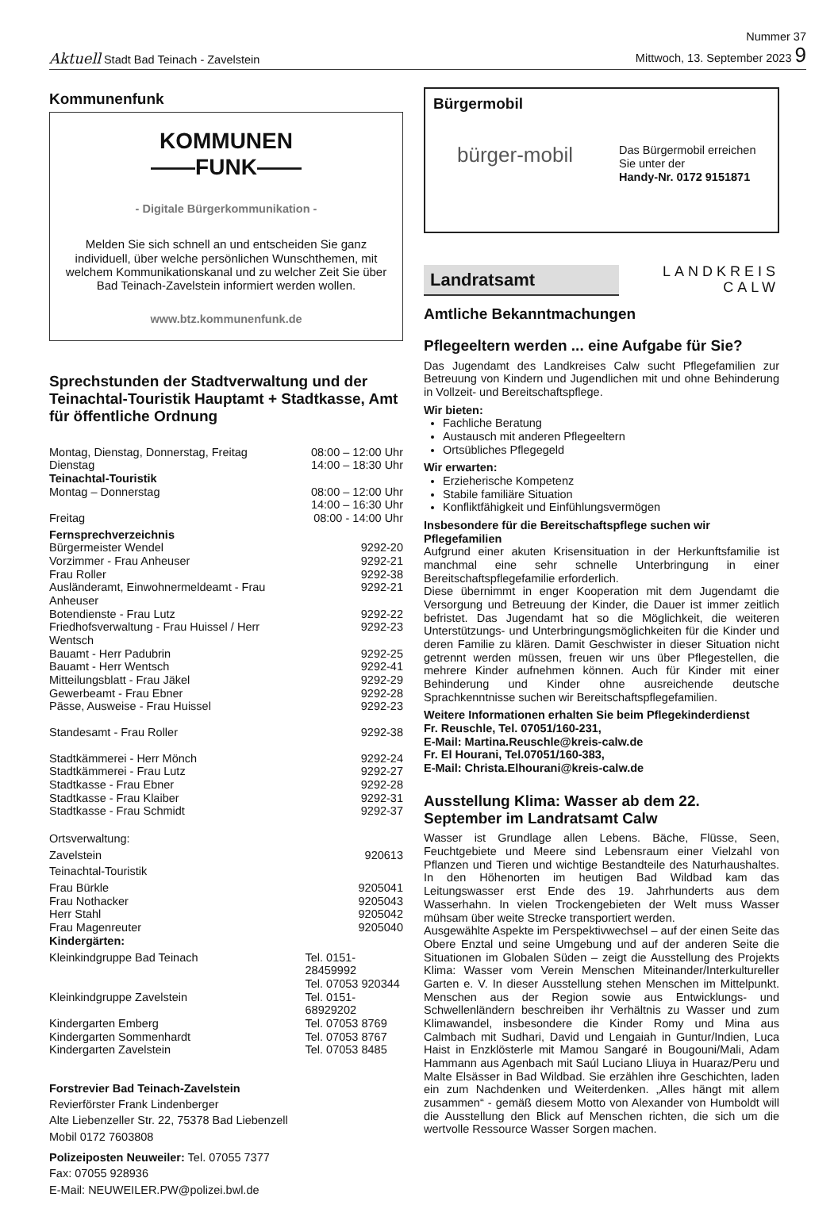Aktuell Stadt Bad Teinach - Zavelstein
Nummer 37
Mittwoch, 13. September 2023 9
Kommunenfunk
KOMMUNEN
——FUNK——
- Digitale Bürgerkommunikation -
Melden Sie sich schnell an und entscheiden Sie ganz individuell, über welche persönlichen Wunschthemen, mit welchem Kommunikationskanal und zu welcher Zeit Sie über Bad Teinach-Zavelstein informiert werden wollen.
www.btz.kommunenfunk.de
Sprechstunden der Stadtverwaltung und der Teinachtal-Touristik Hauptamt + Stadtkasse, Amt für öffentliche Ordnung
| Montag, Dienstag, Donnerstag, Freitag | 08:00 – 12:00 Uhr |
| Dienstag | 14:00 – 18:30 Uhr |
| Teinachtal-Touristik | |
| Montag – Donnerstag | 08:00 – 12:00 Uhr 14:00 – 16:30 Uhr |
| Freitag | 08:00 - 14:00 Uhr |
| Fernsprechverzeichnis | |
| Bürgermeister Wendel | 9292-20 |
| Vorzimmer - Frau Anheuser | 9292-21 |
| Frau Roller | 9292-38 |
| Ausländeramt, Einwohnermeldeamt - Frau Anheuser | 9292-21 |
| Botendienste - Frau Lutz | 9292-22 |
| Friedhofsverwaltung - Frau Huissel / Herr Wentsch | 9292-23 |
| Bauamt - Herr Padubrin | 9292-25 |
| Bauamt - Herr Wentsch | 9292-41 |
| Mitteilungsblatt - Frau Jäkel | 9292-29 |
| Gewerbeamt - Frau Ebner | 9292-28 |
| Pässe, Ausweise - Frau Huissel | 9292-23 |
| Standesamt - Frau Roller | 9292-38 |
| Stadtkämmerei - Herr Mönch | 9292-24 |
| Stadtkämmerei - Frau Lutz | 9292-27 |
| Stadtkasse - Frau Ebner | 9292-28 |
| Stadtkasse - Frau Klaiber | 9292-31 |
| Stadtkasse - Frau Schmidt | 9292-37 |
| Ortsverwaltung: | |
| Zavelstein | 920613 |
| Teinachtal-Touristik | |
| Frau Bürkle | 9205041 |
| Frau Nothacker | 9205043 |
| Herr Stahl | 9205042 |
| Frau Magenreuter | 9205040 |
| Kindergärten: | |
| Kleinkindgruppe Bad Teinach | Tel. 0151-28459992 Tel. 07053 920344 |
| Kleinkindgruppe Zavelstein | Tel. 0151-68929202 |
| Kindergarten Emberg | Tel. 07053 8769 |
| Kindergarten Sommenhardt | Tel. 07053 8767 |
| Kindergarten Zavelstein | Tel. 07053 8485 |
Forstrevier Bad Teinach-Zavelstein
Revierförster Frank Lindenberger
Alte Liebenzeller Str. 22, 75378 Bad Liebenzell
Mobil 0172 7603808
Polizeiposten Neuweiler: Tel. 07055 7377
Fax: 07055 928936
E-Mail: NEUWEILER.PW@polizei.bwl.de
Bürgermobil
bürger-mobil
Das Bürgermobil erreichen Sie unter der
Handy-Nr. 0172 9151871
Landratsamt
LANDKREIS
CALW
Amtliche Bekanntmachungen
Pflegeeltern werden ... eine Aufgabe für Sie?
Das Jugendamt des Landkreises Calw sucht Pflegefamilien zur Betreuung von Kindern und Jugendlichen mit und ohne Behinderung in Vollzeit- und Bereitschaftspflege.
Wir bieten:
Fachliche Beratung
Austausch mit anderen Pflegeeltern
Ortsübliches Pflegegeld
Wir erwarten:
Erzieherische Kompetenz
Stabile familiäre Situation
Konfliktfähigkeit und Einfühlungsvermögen
Insbesondere für die Bereitschaftspflege suchen wir Pflegefamilien
Aufgrund einer akuten Krisensituation in der Herkunftsfamilie ist manchmal eine sehr schnelle Unterbringung in einer Bereitschaftspflegefamilie erforderlich.
Diese übernimmt in enger Kooperation mit dem Jugendamt die Versorgung und Betreuung der Kinder, die Dauer ist immer zeitlich befristet. Das Jugendamt hat so die Möglichkeit, die weiteren Unterstützungs- und Unterbringungsmöglichkeiten für die Kinder und deren Familie zu klären. Damit Geschwister in dieser Situation nicht getrennt werden müssen, freuen wir uns über Pflegestellen, die mehrere Kinder aufnehmen können. Auch für Kinder mit einer Behinderung und Kinder ohne ausreichende deutsche Sprachkenntnisse suchen wir Bereitschaftspflegefamilien.
Weitere Informationen erhalten Sie beim Pflegekinderdienst
Fr. Reuschle, Tel. 07051/160-231,
E-Mail: Martina.Reuschle@kreis-calw.de
Fr. El Hourani, Tel.07051/160-383,
E-Mail: Christa.Elhourani@kreis-calw.de
Ausstellung Klima: Wasser ab dem 22. September im Landratsamt Calw
Wasser ist Grundlage allen Lebens. Bäche, Flüsse, Seen, Feuchtgebiete und Meere sind Lebensraum einer Vielzahl von Pflanzen und Tieren und wichtige Bestandteile des Naturhaushaltes. In den Höhenorten im heutigen Bad Wildbad kam das Leitungswasser erst Ende des 19. Jahrhunderts aus dem Wasserhahn. In vielen Trockengebieten der Welt muss Wasser mühsam über weite Strecke transportiert werden.
Ausgewählte Aspekte im Perspektivwechsel – auf der einen Seite das Obere Enztal und seine Umgebung und auf der anderen Seite die Situationen im Globalen Süden – zeigt die Ausstellung des Projekts Klima: Wasser vom Verein Menschen Miteinander/Interkultureller Garten e. V. In dieser Ausstellung stehen Menschen im Mittelpunkt. Menschen aus der Region sowie aus Entwicklungs- und Schwellenländern beschreiben ihr Verhältnis zu Wasser und zum Klimawandel, insbesondere die Kinder Romy und Mina aus Calmbach mit Sudhari, David und Lengaiah in Guntur/Indien, Luca Haist in Enzklösterle mit Mamou Sangaré in Bougouni/Mali, Adam Hammann aus Agenbach mit Saúl Luciano Lliuya in Huaraz/Peru und Malte Elsässer in Bad Wildbad. Sie erzählen ihre Geschichten, laden ein zum Nachdenken und Weiterdenken. „Alles hängt mit allem zusammen“ - gemäß diesem Motto von Alexander von Humboldt will die Ausstellung den Blick auf Menschen richten, die sich um die wertvolle Ressource Wasser Sorgen machen.